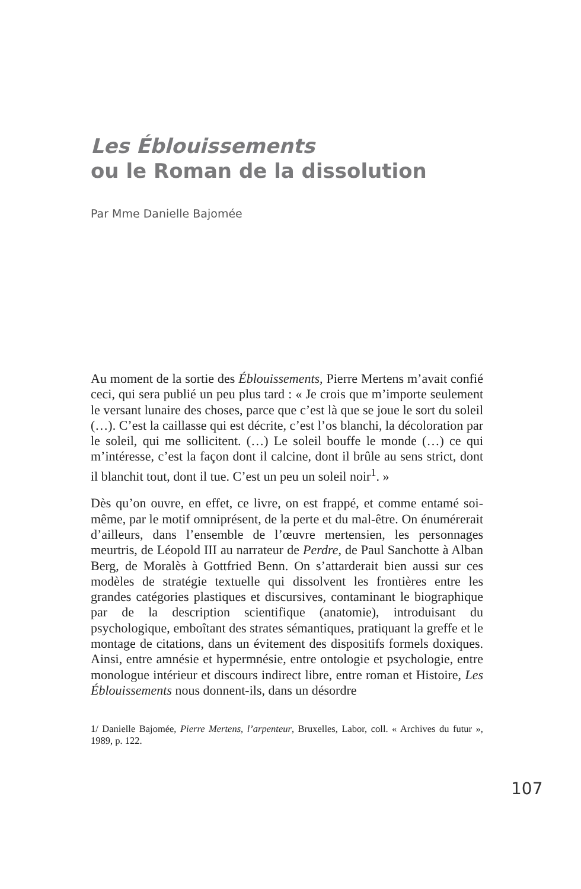Les Éblouissements
ou le Roman de la dissolution
Par Mme Danielle Bajomée
Au moment de la sortie des Éblouissements, Pierre Mertens m’avait confié ceci, qui sera publié un peu plus tard : « Je crois que m’importe seulement le versant lunaire des choses, parce que c’est là que se joue le sort du soleil (…). C’est la caillasse qui est décrite, c’est l’os blanchi, la décoloration par le soleil, qui me sollicitent. (…) Le soleil bouffe le monde (…) ce qui m’intéresse, c’est la façon dont il calcine, dont il brûle au sens strict, dont il blanchit tout, dont il tue. C’est un peu un soleil noir<sup>1</sup>. »
Dès qu’on ouvre, en effet, ce livre, on est frappé, et comme entamé soi-même, par le motif omniprésent, de la perte et du mal-être. On énumérerait d’ailleurs, dans l’ensemble de l’œuvre mertensien, les personnages meurtris, de Léopold III au narrateur de Perdre, de Paul Sanchotte à Alban Berg, de Moralès à Gottfried Benn. On s’attarderait bien aussi sur ces modèles de stratégie textuelle qui dissolvent les frontières entre les grandes catégories plastiques et discursives, contaminant le biographique par de la description scientifique (anatomie), introduisant du psychologique, emboîtant des strates sémantiques, pratiquant la greffe et le montage de citations, dans un évitement des dispositifs formels doxiques. Ainsi, entre amnésie et hypermnésie, entre ontologie et psychologie, entre monologue intérieur et discours indirect libre, entre roman et Histoire, Les Éblouissements nous donnent-ils, dans un désordre
1/ Danielle Bajomée, Pierre Mertens, l’arpenteur, Bruxelles, Labor, coll. « Archives du futur », 1989, p. 122.
107